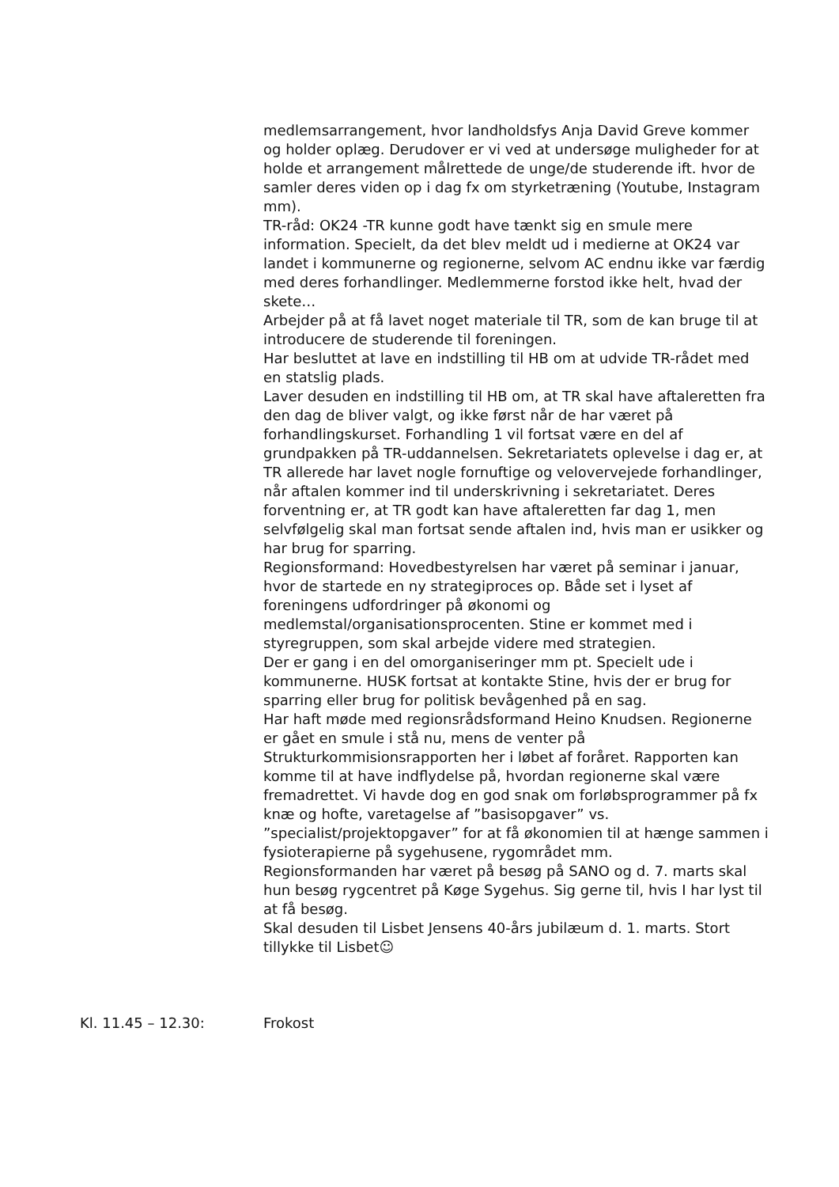medlemsarrangement, hvor landholdsfys Anja David Greve kommer og holder oplæg. Derudover er vi ved at undersøge muligheder for at holde et arrangement målrettede de unge/de studerende ift. hvor de samler deres viden op i dag fx om styrketræning (Youtube, Instagram mm).
TR-råd: OK24 -TR kunne godt have tænkt sig en smule mere information. Specielt, da det blev meldt ud i medierne at OK24 var landet i kommunerne og regionerne, selvom AC endnu ikke var færdig med deres forhandlinger. Medlemmerne forstod ikke helt, hvad der skete…
Arbejder på at få lavet noget materiale til TR, som de kan bruge til at introducere de studerende til foreningen.
Har besluttet at lave en indstilling til HB om at udvide TR-rådet med en statslig plads.
Laver desuden en indstilling til HB om, at TR skal have aftaleretten fra den dag de bliver valgt, og ikke først når de har været på forhandlingskurset. Forhandling 1 vil fortsat være en del af grundpakken på TR-uddannelsen. Sekretariatets oplevelse i dag er, at TR allerede har lavet nogle fornuftige og velovervejede forhandlinger, når aftalen kommer ind til underskrivning i sekretariatet. Deres forventning er, at TR godt kan have aftaleretten far dag 1, men selvfølgelig skal man fortsat sende aftalen ind, hvis man er usikker og har brug for sparring.
Regionsformand: Hovedbestyrelsen har været på seminar i januar, hvor de startede en ny strategiproces op. Både set i lyset af foreningens udfordringer på økonomi og medlemstal/organisationsprocenten. Stine er kommet med i styregruppen, som skal arbejde videre med strategien.
Der er gang i en del omorganiseringer mm pt. Specielt ude i kommunerne. HUSK fortsat at kontakte Stine, hvis der er brug for sparring eller brug for politisk bevågenhed på en sag.
Har haft møde med regionsrådsformand Heino Knudsen. Regionerne er gået en smule i stå nu, mens de venter på Strukturkommisionsrapporten her i løbet af foråret. Rapporten kan komme til at have indflydelse på, hvordan regionerne skal være fremadrettet. Vi havde dog en god snak om forløbsprogrammer på fx knæ og hofte, varetagelse af ”basisopgaver” vs. ”specialist/projektopgaver” for at få økonomien til at hænge sammen i fysioterapierne på sygehusene, rygområdet mm.
Regionsformanden har været på besøg på SANO og d. 7. marts skal hun besøg rygcentret på Køge Sygehus. Sig gerne til, hvis I har lyst til at få besøg.
Skal desuden til Lisbet Jensens 40-års jubilæum d. 1. marts. Stort tillykke til Lisbet☺
Kl. 11.45 – 12.30: Frokost